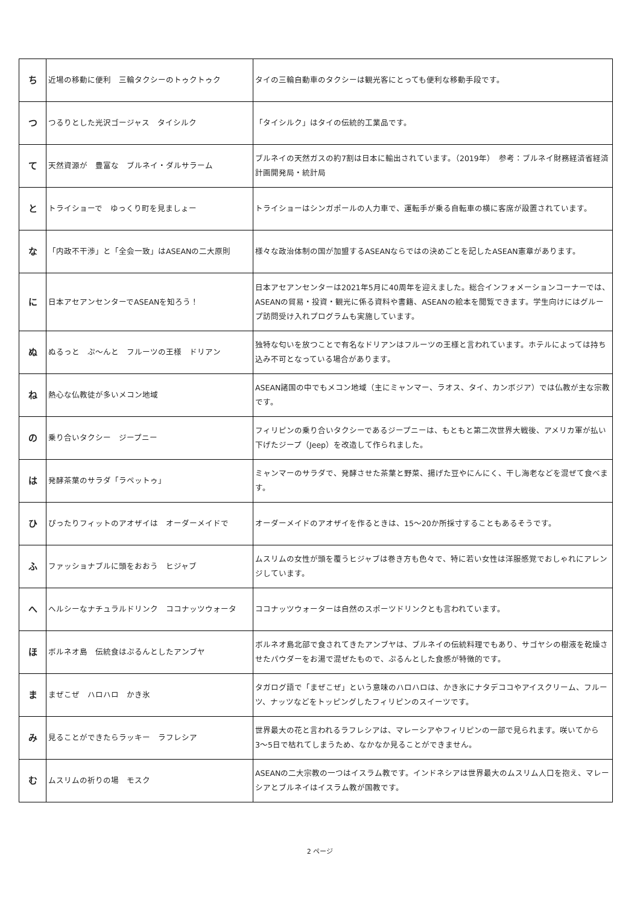| ち | 近場の移動に便利 三輪タクシーのトゥクトゥク | タイの三輪自動車のタクシーは観光客にとっても便利な移動手段です。 |
| つ | つるりとした光沢ゴージャス タイシルク | 「タイシルク」はタイの伝統的工業品です。 |
| て | 天然資源が 豊富な ブルネイ・ダルサラーム | ブルネイの天然ガスの約7割は日本に輸出されています。（2019年） 参考：ブルネイ財務経済省経済計画開発局・統計局 |
| と | トライショーで ゆっくり町を見ましょー | トライショーはシンガポールの人力車で、運転手が乗る自転車の横に客席が設置されています。 |
| な | 「内政不干渉」と「全会一致」はASEANの二大原則 | 様々な政治体制の国が加盟するASEANならではの決めごとを記したASEAN憲章があります。 |
| に | 日本アセアンセンターでASEANを知ろう！ | 日本アセアンセンターは2021年5月に40周年を迎えました。総合インフォメーションコーナーでは、ASEANの貿易・投資・観光に係る資料や書籍、ASEANの絵本を閲覧できます。学生向けにはグループ訪問受け入れプログラムも実施しています。 |
| ぬ | ぬるっと ぷ〜んと フルーツの王様 ドリアン | 独特な匂いを放つことで有名なドリアンはフルーツの王様と言われています。ホテルによっては持ち込み不可となっている場合があります。 |
| ね | 熱心な仏教徒が多いメコン地域 | ASEAN諸国の中でもメコン地域（主にミャンマー、ラオス、タイ、カンボジア）では仏教が主な宗教です。 |
| の | 乗り合いタクシー ジープニー | フィリピンの乗り合いタクシーであるジープニーは、もともと第二次世界大戦後、アメリカ軍が払い下げたジープ（Jeep）を改造して作られました。 |
| は | 発酵茶葉のサラダ「ラペットゥ」 | ミャンマーのサラダで、発酵させた茶葉と野菜、揚げた豆やにんにく、干し海老などを混ぜて食べます。 |
| ひ | ぴったりフィットのアオザイは オーダーメイドで | オーダーメイドのアオザイを作るときは、15〜20か所採寸することもあるそうです。 |
| ふ | ファッショナブルに頭をおおう ヒジャブ | ムスリムの女性が頭を覆うヒジャブは巻き方も色々で、特に若い女性は洋服感覚でおしゃれにアレンジしています。 |
| へ | ヘルシーなナチュラルドリンク ココナッツウォータ | ココナッツウォーターは自然のスポーツドリンクとも言われています。 |
| ほ | ボルネオ島 伝統食はぷるんとしたアンブヤ | ボルネオ島北部で食されてきたアンブヤは、ブルネイの伝統料理でもあり、サゴヤシの樹液を乾燥させたパウダーをお湯で混ぜたもので、ぷるんとした食感が特徴的です。 |
| ま | まぜこぜ ハロハロ かき氷 | タガログ語で「まぜこぜ」という意味のハロハロは、かき氷にナタデココやアイスクリーム、フルーツ、ナッツなどをトッピングしたフィリピンのスイーツです。 |
| み | 見ることができたらラッキー ラフレシア | 世界最大の花と言われるラフレシアは、マレーシアやフィリピンの一部で見られます。咲いてから3〜5日で枯れてしまうため、なかなか見ることができません。 |
| む | ムスリムの祈りの場 モスク | ASEANの二大宗教の一つはイスラム教です。インドネシアは世界最大のムスリム人口を抱え、マレーシアとブルネイはイスラム教が国教です。 |
2 ページ